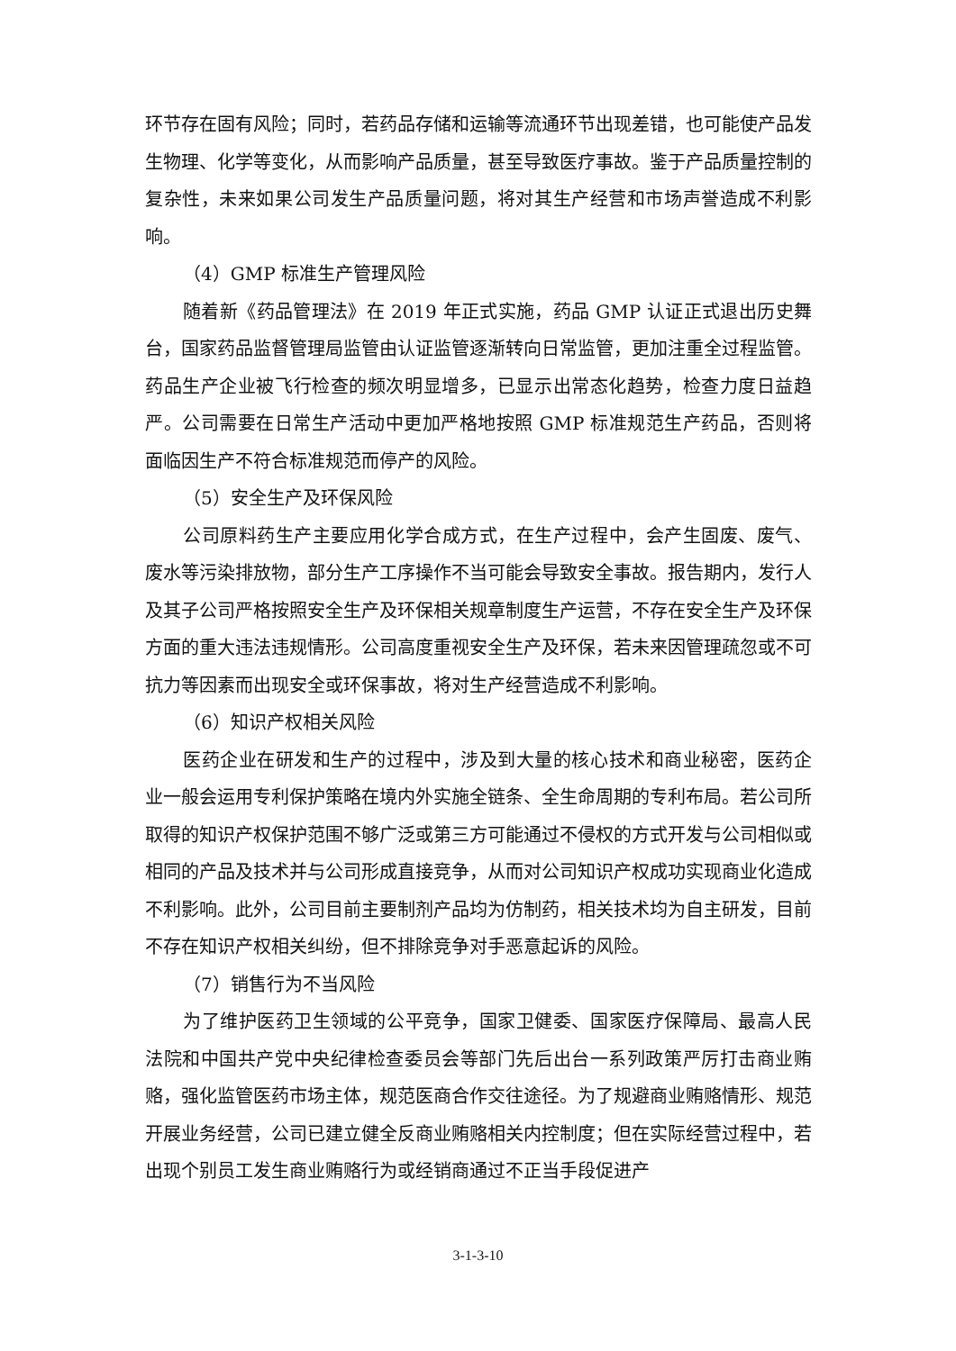环节存在固有风险；同时，若药品存储和运输等流通环节出现差错，也可能使产品发生物理、化学等变化，从而影响产品质量，甚至导致医疗事故。鉴于产品质量控制的复杂性，未来如果公司发生产品质量问题，将对其生产经营和市场声誉造成不利影响。
（4）GMP 标准生产管理风险
随着新《药品管理法》在 2019 年正式实施，药品 GMP 认证正式退出历史舞台，国家药品监督管理局监管由认证监管逐渐转向日常监管，更加注重全过程监管。药品生产企业被飞行检查的频次明显增多，已显示出常态化趋势，检查力度日益趋严。公司需要在日常生产活动中更加严格地按照 GMP 标准规范生产药品，否则将面临因生产不符合标准规范而停产的风险。
（5）安全生产及环保风险
公司原料药生产主要应用化学合成方式，在生产过程中，会产生固废、废气、废水等污染排放物，部分生产工序操作不当可能会导致安全事故。报告期内，发行人及其子公司严格按照安全生产及环保相关规章制度生产运营，不存在安全生产及环保方面的重大违法违规情形。公司高度重视安全生产及环保，若未来因管理疏忽或不可抗力等因素而出现安全或环保事故，将对生产经营造成不利影响。
（6）知识产权相关风险
医药企业在研发和生产的过程中，涉及到大量的核心技术和商业秘密，医药企业一般会运用专利保护策略在境内外实施全链条、全生命周期的专利布局。若公司所取得的知识产权保护范围不够广泛或第三方可能通过不侵权的方式开发与公司相似或相同的产品及技术并与公司形成直接竞争，从而对公司知识产权成功实现商业化造成不利影响。此外，公司目前主要制剂产品均为仿制药，相关技术均为自主研发，目前不存在知识产权相关纠纷，但不排除竞争对手恶意起诉的风险。
（7）销售行为不当风险
为了维护医药卫生领域的公平竞争，国家卫健委、国家医疗保障局、最高人民法院和中国共产党中央纪律检查委员会等部门先后出台一系列政策严厉打击商业贿赂，强化监管医药市场主体，规范医商合作交往途径。为了规避商业贿赂情形、规范开展业务经营，公司已建立健全反商业贿赂相关内控制度；但在实际经营过程中，若出现个别员工发生商业贿赂行为或经销商通过不正当手段促进产
3-1-3-10